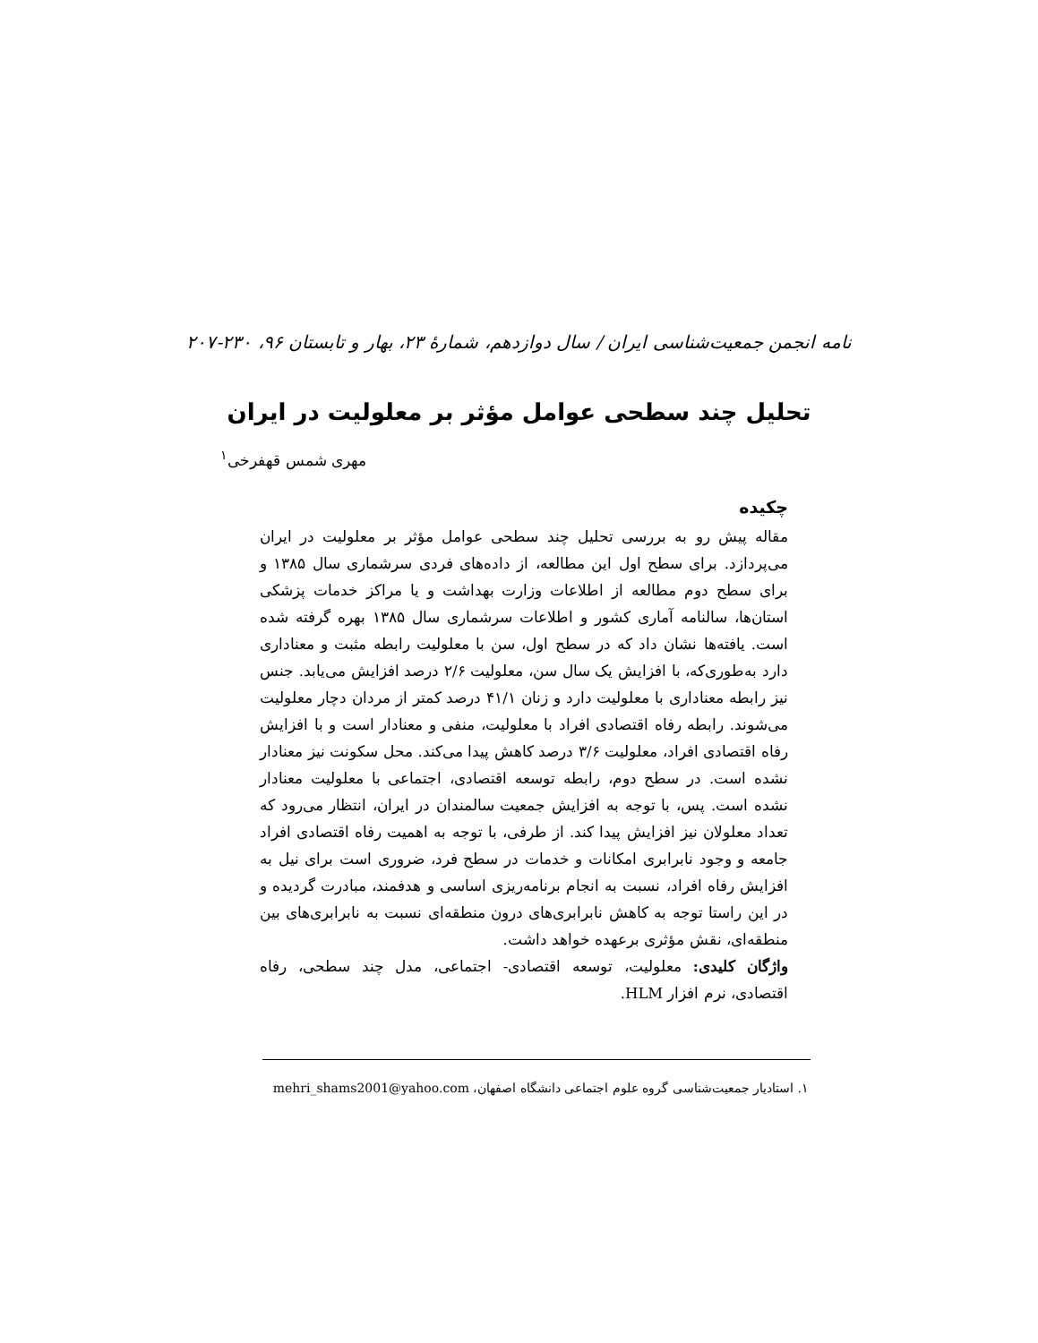نامه انجمن جمعیت‌شناسی ایران / سال دوازدهم، شمارهٔ ۲۳، بهار و تابستان ۹۶، ۲۳۰-۲۰۷
تحلیل چند سطحی عوامل مؤثر بر معلولیت در ایران
مهری شمس قهفرخی<sup>۱</sup>
چکیده
مقاله پیش رو به بررسی تحلیل چند سطحی عوامل مؤثر بر معلولیت در ایران می‌پردازد. برای سطح اول این مطالعه، از داده‌های فردی سرشماری سال ۱۳۸۵ و برای سطح دوم مطالعه از اطلاعات وزارت بهداشت و یا مراکز خدمات پزشکی استان‌ها، سالنامه آماری کشور و اطلاعات سرشماری سال ۱۳۸۵ بهره گرفته شده است. یافته‌ها نشان داد که در سطح اول، سن با معلولیت رابطه مثبت و معناداری دارد به‌طوری‌که، با افزایش یک سال سن، معلولیت ۲/۶ درصد افزایش می‌یابد. جنس نیز رابطه معناداری با معلولیت دارد و زنان ۴۱/۱ درصد کمتر از مردان دچار معلولیت می‌شوند. رابطه رفاه اقتصادی افراد با معلولیت، منفی و معنادار است و با افزایش رفاه اقتصادی افراد، معلولیت ۳/۶ درصد کاهش پیدا می‌کند. محل سکونت نیز معنادار نشده است. در سطح دوم، رابطه توسعه اقتصادی، اجتماعی با معلولیت معنادار نشده است. پس، با توجه به افزایش جمعیت سالمندان در ایران، انتظار می‌رود که تعداد معلولان نیز افزایش پیدا کند. از طرفی، با توجه به اهمیت رفاه اقتصادی افراد جامعه و وجود نابرابری امکانات و خدمات در سطح فرد، ضروری است برای نیل به افزایش رفاه افراد، نسبت به انجام برنامه‌ریزی اساسی و هدفمند، مبادرت گردیده و در این راستا توجه به کاهش نابرابری‌های درون منطقه‌ای نسبت به نابرابری‌های بین منطقه‌ای، نقش مؤثری برعهده خواهد داشت.
واژگان کلیدی: معلولیت، توسعه اقتصادی- اجتماعی، مدل چند سطحی، رفاه اقتصادی، نرم افزار HLM.
۱. استادیار جمعیت‌شناسی گروه علوم اجتماعی دانشگاه اصفهان، mehri_shams2001@yahoo.com